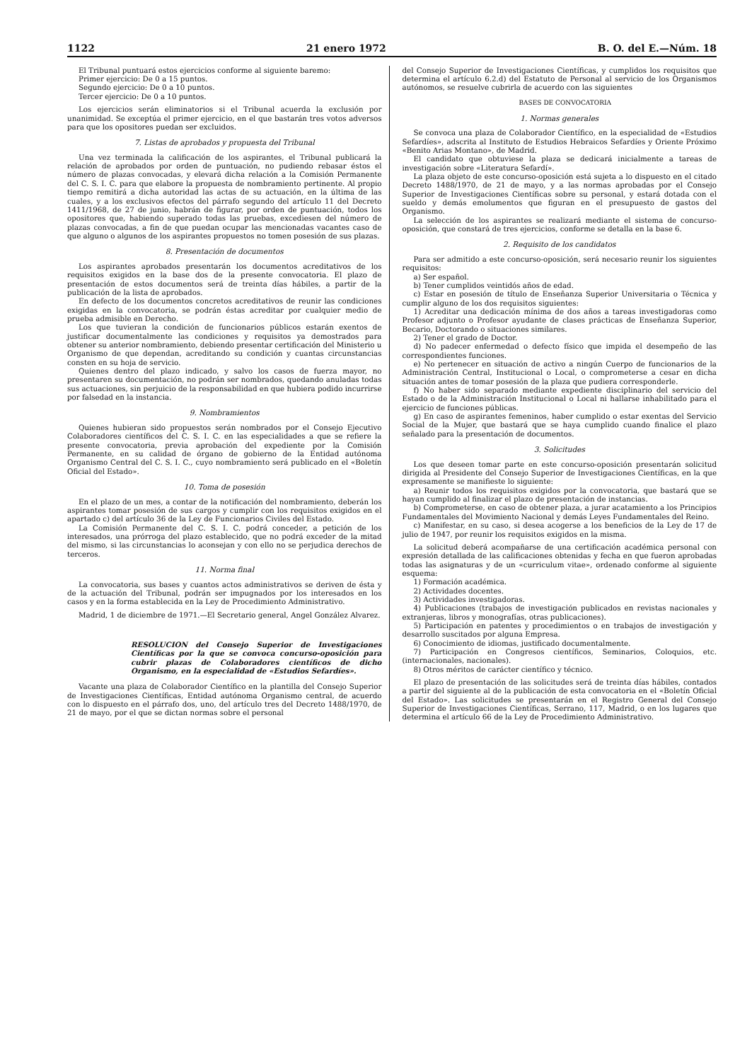1122 21 enero 1972 B. O. del E.—Núm. 18
El Tribunal puntuará estos ejercicios conforme al siguiente baremo:
Primer ejercicio: De 0 a 15 puntos.
Segundo ejercicio: De 0 a 10 puntos.
Tercer ejercicio: De 0 a 10 puntos.
Los ejercicios serán eliminatorios si el Tribunal acuerda la exclusión por unanimidad. Se exceptúa el primer ejercicio, en el que bastarán tres votos adversos para que los opositores puedan ser excluidos.
7. Listas de aprobados y propuesta del Tribunal
Una vez terminada la calificación de los aspirantes, el Tribunal publicará la relación de aprobados por orden de puntuación, no pudiendo rebasar éstos el número de plazas convocadas, y elevará dicha relación a la Comisión Permanente del C. S. I. C. para que elabore la propuesta de nombramiento pertinente. Al propio tiempo remitirá a dicha autoridad las actas de su actuación, en la última de las cuales, y a los exclusivos efectos del párrafo segundo del artículo 11 del Decreto 1411/1968, de 27 de junio, habrán de figurar, por orden de puntuación, todos los opositores que, habiendo superado todas las pruebas, excediesen del número de plazas convocadas, a fin de que puedan ocupar las mencionadas vacantes caso de que alguno o algunos de los aspirantes propuestos no tomen posesión de sus plazas.
8. Presentación de documentos
Los aspirantes aprobados presentarán los documentos acreditativos de los requisitos exigidos en la base dos de la presente convocatoria. El plazo de presentación de estos documentos será de treinta días hábiles, a partir de la publicación de la lista de aprobados.
En defecto de los documentos concretos acreditativos de reunir las condiciones exigidas en la convocatoria, se podrán éstas acreditar por cualquier medio de prueba admisible en Derecho.
Los que tuvieran la condición de funcionarios públicos estarán exentos de justificar documentalmente las condiciones y requisitos ya demostrados para obtener su anterior nombramiento, debiendo presentar certificación del Ministerio u Organismo de que dependan, acreditando su condición y cuantas circunstancias consten en su hoja de servicio.
Quienes dentro del plazo indicado, y salvo los casos de fuerza mayor, no presentaren su documentación, no podrán ser nombrados, quedando anuladas todas sus actuaciones, sin perjuicio de la responsabilidad en que hubiera podido incurrirse por falsedad en la instancia.
9. Nombramientos
Quienes hubieran sido propuestos serán nombrados por el Consejo Ejecutivo Colaboradores científicos del C. S. I. C. en las especialidades a que se refiere la presente convocatoria, previa aprobación del expediente por la Comisión Permanente, en su calidad de órgano de gobierno de la Entidad autónoma Organismo Central del C. S. I. C., cuyo nombramiento será publicado en el «Boletín Oficial del Estado».
10. Toma de posesión
En el plazo de un mes, a contar de la notificación del nombramiento, deberán los aspirantes tomar posesión de sus cargos y cumplir con los requisitos exigidos en el apartado c) del artículo 36 de la Ley de Funcionarios Civiles del Estado.
La Comisión Permanente del C. S. I. C. podrá conceder, a petición de los interesados, una prórroga del plazo establecido, que no podrá exceder de la mitad del mismo, si las circunstancias lo aconsejan y con ello no se perjudica derechos de terceros.
11. Norma final
La convocatoria, sus bases y cuantos actos administrativos se deriven de ésta y de la actuación del Tribunal, podrán ser impugnados por los interesados en los casos y en la forma establecida en la Ley de Procedimiento Administrativo.
Madrid, 1 de diciembre de 1971.—El Secretario general, Angel González Alvarez.
RESOLUCION del Consejo Superior de Investigaciones Científicas por la que se convoca concurso-oposición para cubrir plazas de Colaboradores científicos de dicho Organismo, en la especialidad de «Estudios Sefardíes».
Vacante una plaza de Colaborador Científico en la plantilla del Consejo Superior de Investigaciones Científicas, Entidad autónoma Organismo central, de acuerdo con lo dispuesto en el párrafo dos, uno, del artículo tres del Decreto 1488/1970, de 21 de mayo, por el que se dictan normas sobre el personal
del Consejo Superior de Investigaciones Científicas, y cumplidos los requisitos que determina el artículo 6.2.d) del Estatuto de Personal al servicio de los Organismos autónomos, se resuelve cubrirla de acuerdo con las siguientes
BASES DE CONVOCATORIA
1. Normas generales
Se convoca una plaza de Colaborador Científico, en la especialidad de «Estudios Sefardíes», adscrita al Instituto de Estudios Hebraicos Sefardíes y Oriente Próximo «Benito Arias Montano», de Madrid.
El candidato que obtuviese la plaza se dedicará inicialmente a tareas de investigación sobre «Literatura Sefardí».
La plaza objeto de este concurso-oposición está sujeta a lo dispuesto en el citado Decreto 1488/1970, de 21 de mayo, y a las normas aprobadas por el Consejo Superior de Investigaciones Científicas sobre su personal, y estará dotada con el sueldo y demás emolumentos que figuran en el presupuesto de gastos del Organismo.
La selección de los aspirantes se realizará mediante el sistema de concurso-oposición, que constará de tres ejercicios, conforme se detalla en la base 6.
2. Requisito de los candidatos
Para ser admitido a este concurso-oposición, será necesario reunir los siguientes requisitos:
a) Ser español.
b) Tener cumplidos veintidós años de edad.
c) Estar en posesión de título de Enseñanza Superior Universitaria o Técnica y cumplir alguno de los dos requisitos siguientes:
1) Acreditar una dedicación mínima de dos años a tareas investigadoras como Profesor adjunto o Profesor ayudante de clases prácticas de Enseñanza Superior, Becario, Doctorando o situaciones similares.
2) Tener el grado de Doctor.
d) No padecer enfermedad o defecto físico que impida el desempeño de las correspondientes funciones.
e) No pertenecer en situación de activo a ningún Cuerpo de funcionarios de la Administración Central, Institucional o Local, o comprometerse a cesar en dicha situación antes de tomar posesión de la plaza que pudiera corresponderle.
f) No haber sido separado mediante expediente disciplinario del servicio del Estado o de la Administración Institucional o Local ni hallarse inhabilitado para el ejercicio de funciones públicas.
g) En caso de aspirantes femeninos, haber cumplido o estar exentas del Servicio Social de la Mujer, que bastará que se haya cumplido cuando finalice el plazo señalado para la presentación de documentos.
3. Solicitudes
Los que deseen tomar parte en este concurso-oposición presentarán solicitud dirigida al Presidente del Consejo Superior de Investigaciones Científicas, en la que expresamente se manifieste lo siguiente:
a) Reunir todos los requisitos exigidos por la convocatoria, que bastará que se hayan cumplido al finalizar el plazo de presentación de instancias.
b) Comprometerse, en caso de obtener plaza, a jurar acatamiento a los Principios Fundamentales del Movimiento Nacional y demás Leyes Fundamentales del Reino.
c) Manifestar, en su caso, si desea acogerse a los beneficios de la Ley de 17 de julio de 1947, por reunir los requisitos exigidos en la misma.
La solicitud deberá acompañarse de una certificación académica personal con expresión detallada de las calificaciones obtenidas y fecha en que fueron aprobadas todas las asignaturas y de un «curriculum vitae», ordenado conforme al siguiente esquema:
1) Formación académica.
2) Actividades docentes.
3) Actividades investigadoras.
4) Publicaciones (trabajos de investigación publicados en revistas nacionales y extranjeras, libros y monografías, otras publicaciones).
5) Participación en patentes y procedimientos o en trabajos de investigación y desarrollo suscitados por alguna Empresa.
6) Conocimiento de idiomas, justificado documentalmente.
7) Participación en Congresos científicos, Seminarios, Coloquios, etc. (internacionales, nacionales).
8) Otros méritos de carácter científico y técnico.
El plazo de presentación de las solicitudes será de treinta días hábiles, contados a partir del siguiente al de la publicación de esta convocatoria en el «Boletín Oficial del Estado». Las solicitudes se presentarán en el Registro General del Consejo Superior de Investigaciones Científicas, Serrano, 117, Madrid, o en los lugares que determina el artículo 66 de la Ley de Procedimiento Administrativo.